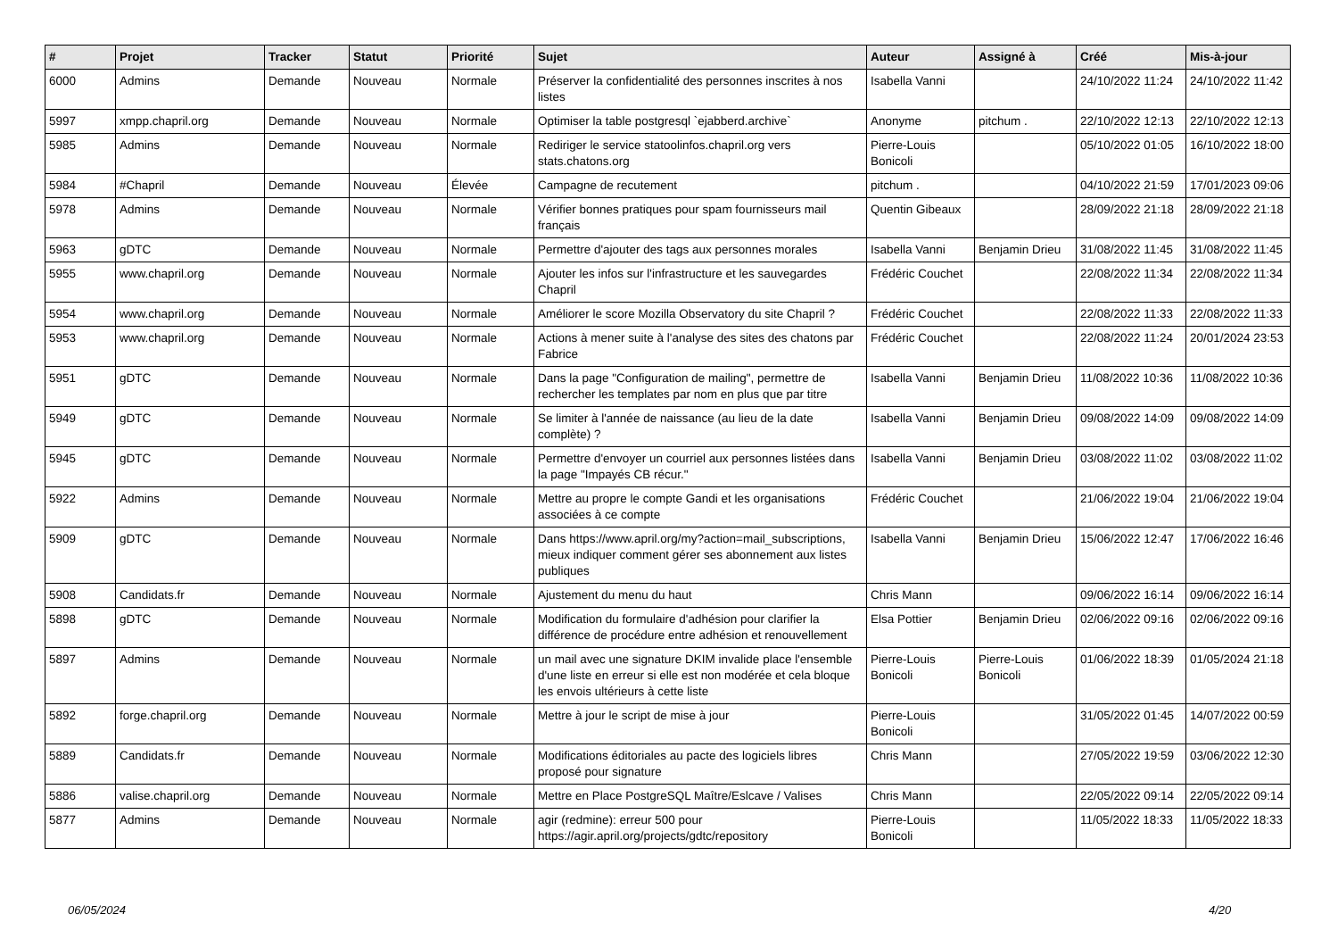| # | Projet | Tracker | Statut | Priorité | Sujet | Auteur | Assigné à | Créé | Mis-à-jour |
| --- | --- | --- | --- | --- | --- | --- | --- | --- | --- |
| 6000 | Admins | Demande | Nouveau | Normale | Préserver la confidentialité des personnes inscrites à nos listes | Isabella Vanni | | 24/10/2022 11:24 | 24/10/2022 11:42 |
| 5997 | xmpp.chapril.org | Demande | Nouveau | Normale | Optimiser la table postgresql `ejabberd.archive` | Anonyme | pitchum . | 22/10/2022 12:13 | 22/10/2022 12:13 |
| 5985 | Admins | Demande | Nouveau | Normale | Rediriger le service statoolinfos.chapril.org vers stats.chatons.org | Pierre-Louis Bonicoli | | 05/10/2022 01:05 | 16/10/2022 18:00 |
| 5984 | #Chapril | Demande | Nouveau | Élevée | Campagne de recutement | pitchum . | | 04/10/2022 21:59 | 17/01/2023 09:06 |
| 5978 | Admins | Demande | Nouveau | Normale | Vérifier bonnes pratiques pour spam fournisseurs mail français | Quentin Gibeaux | | 28/09/2022 21:18 | 28/09/2022 21:18 |
| 5963 | gDTC | Demande | Nouveau | Normale | Permettre d'ajouter des tags aux personnes morales | Isabella Vanni | Benjamin Drieu | 31/08/2022 11:45 | 31/08/2022 11:45 |
| 5955 | www.chapril.org | Demande | Nouveau | Normale | Ajouter les infos sur l'infrastructure et les sauvegardes Chapril | Frédéric Couchet | | 22/08/2022 11:34 | 22/08/2022 11:34 |
| 5954 | www.chapril.org | Demande | Nouveau | Normale | Améliorer le score Mozilla Observatory du site Chapril ? | Frédéric Couchet | | 22/08/2022 11:33 | 22/08/2022 11:33 |
| 5953 | www.chapril.org | Demande | Nouveau | Normale | Actions à mener suite à l'analyse des sites des chatons par Fabrice | Frédéric Couchet | | 22/08/2022 11:24 | 20/01/2024 23:53 |
| 5951 | gDTC | Demande | Nouveau | Normale | Dans la page "Configuration de mailing", permettre de rechercher les templates par nom en plus que par titre | Isabella Vanni | Benjamin Drieu | 11/08/2022 10:36 | 11/08/2022 10:36 |
| 5949 | gDTC | Demande | Nouveau | Normale | Se limiter à l'année de naissance (au lieu de la date complète) ? | Isabella Vanni | Benjamin Drieu | 09/08/2022 14:09 | 09/08/2022 14:09 |
| 5945 | gDTC | Demande | Nouveau | Normale | Permettre d'envoyer un courriel aux personnes listées dans la page "Impayés CB récur." | Isabella Vanni | Benjamin Drieu | 03/08/2022 11:02 | 03/08/2022 11:02 |
| 5922 | Admins | Demande | Nouveau | Normale | Mettre au propre le compte Gandi et les organisations associées à ce compte | Frédéric Couchet | | 21/06/2022 19:04 | 21/06/2022 19:04 |
| 5909 | gDTC | Demande | Nouveau | Normale | Dans https://www.april.org/my?action=mail_subscriptions, mieux indiquer comment gérer ses abonnement aux listes publiques | Isabella Vanni | Benjamin Drieu | 15/06/2022 12:47 | 17/06/2022 16:46 |
| 5908 | Candidats.fr | Demande | Nouveau | Normale | Ajustement du menu du haut | Chris Mann | | 09/06/2022 16:14 | 09/06/2022 16:14 |
| 5898 | gDTC | Demande | Nouveau | Normale | Modification du formulaire d'adhésion pour clarifier la différence de procédure entre adhésion et renouvellement | Elsa Pottier | Benjamin Drieu | 02/06/2022 09:16 | 02/06/2022 09:16 |
| 5897 | Admins | Demande | Nouveau | Normale | un mail avec une signature DKIM invalide place l'ensemble d'une liste en erreur si elle est non modérée et cela bloque les envois ultérieurs à cette liste | Pierre-Louis Bonicoli | Pierre-Louis Bonicoli | 01/06/2022 18:39 | 01/05/2024 21:18 |
| 5892 | forge.chapril.org | Demande | Nouveau | Normale | Mettre à jour le script de mise à jour | Pierre-Louis Bonicoli | | 31/05/2022 01:45 | 14/07/2022 00:59 |
| 5889 | Candidats.fr | Demande | Nouveau | Normale | Modifications éditoriales au pacte des logiciels libres proposé pour signature | Chris Mann | | 27/05/2022 19:59 | 03/06/2022 12:30 |
| 5886 | valise.chapril.org | Demande | Nouveau | Normale | Mettre en Place PostgreSQL Maître/Eslcave / Valises | Chris Mann | | 22/05/2022 09:14 | 22/05/2022 09:14 |
| 5877 | Admins | Demande | Nouveau | Normale | agir (redmine): erreur 500 pour https://agir.april.org/projects/gdtc/repository | Pierre-Louis Bonicoli | | 11/05/2022 18:33 | 11/05/2022 18:33 |
06/05/2024 4/20